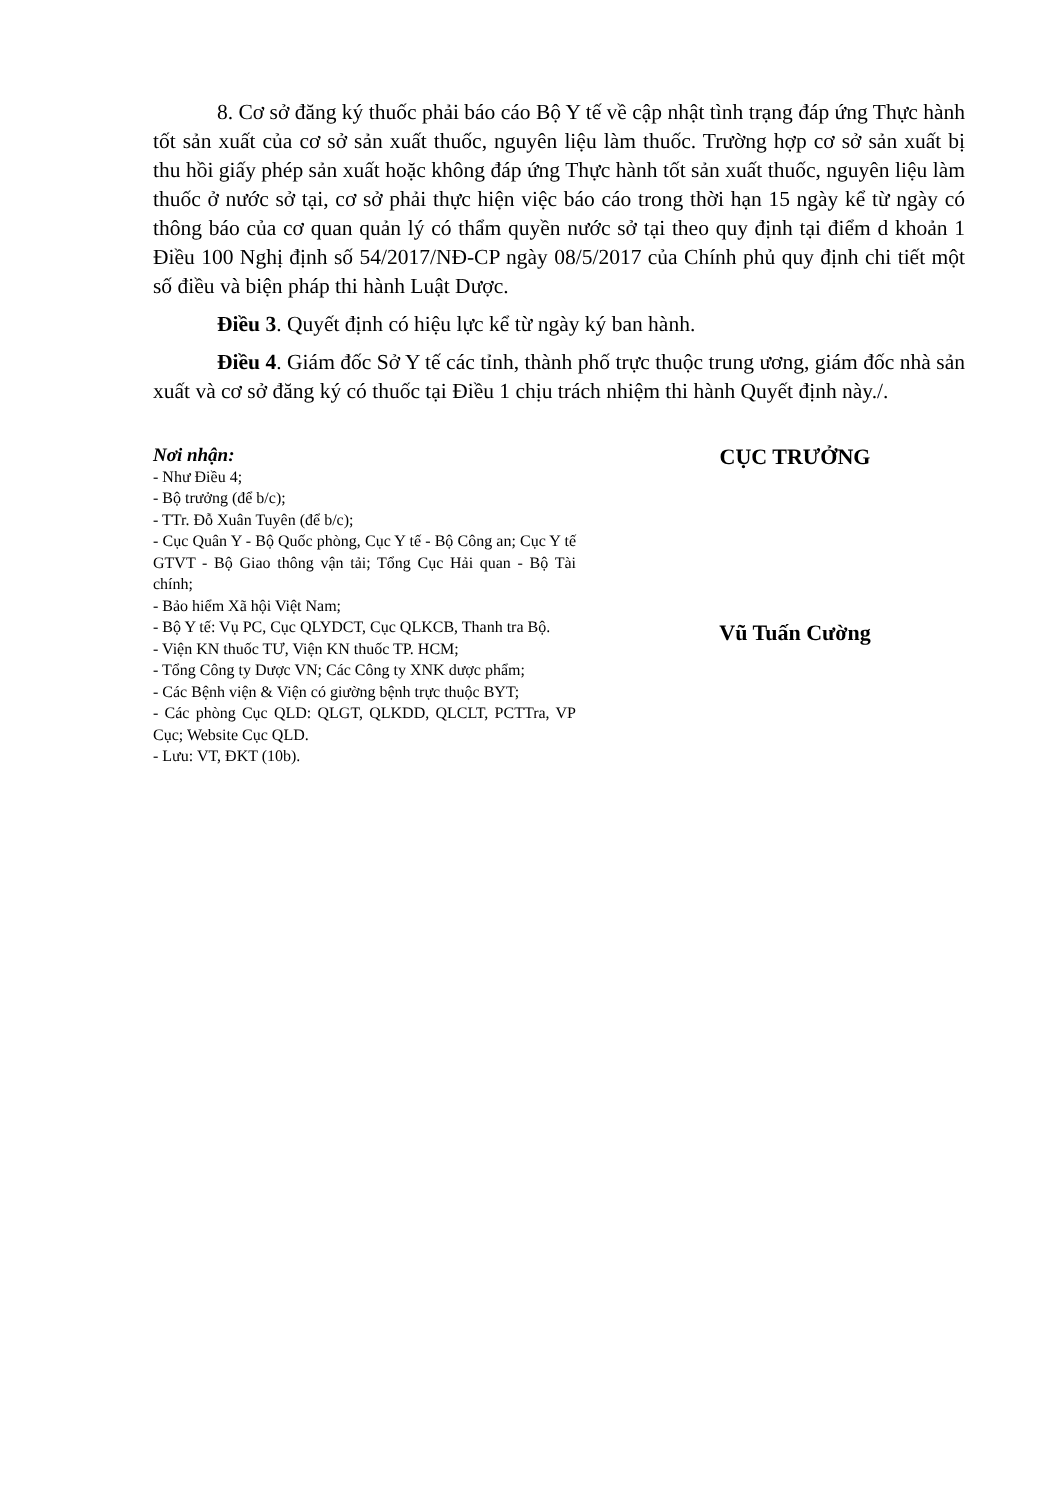8. Cơ sở đăng ký thuốc phải báo cáo Bộ Y tế về cập nhật tình trạng đáp ứng Thực hành tốt sản xuất của cơ sở sản xuất thuốc, nguyên liệu làm thuốc. Trường hợp cơ sở sản xuất bị thu hồi giấy phép sản xuất hoặc không đáp ứng Thực hành tốt sản xuất thuốc, nguyên liệu làm thuốc ở nước sở tại, cơ sở phải thực hiện việc báo cáo trong thời hạn 15 ngày kể từ ngày có thông báo của cơ quan quản lý có thẩm quyền nước sở tại theo quy định tại điểm d khoản 1 Điều 100 Nghị định số 54/2017/NĐ-CP ngày 08/5/2017 của Chính phủ quy định chi tiết một số điều và biện pháp thi hành Luật Dược.
Điều 3. Quyết định có hiệu lực kể từ ngày ký ban hành.
Điều 4. Giám đốc Sở Y tế các tỉnh, thành phố trực thuộc trung ương, giám đốc nhà sản xuất và cơ sở đăng ký có thuốc tại Điều 1 chịu trách nhiệm thi hành Quyết định này./.
Nơi nhận:
- Như Điều 4;
- Bộ trưởng (để b/c);
- TTr. Đỗ Xuân Tuyên (để b/c);
- Cục Quân Y - Bộ Quốc phòng, Cục Y tế - Bộ Công an; Cục Y tế GTVT - Bộ Giao thông vận tải; Tổng Cục Hải quan - Bộ Tài chính;
- Bảo hiểm Xã hội Việt Nam;
- Bộ Y tế: Vụ PC, Cục QLYDCT, Cục QLKCB, Thanh tra Bộ.
- Viện KN thuốc TƯ, Viện KN thuốc TP. HCM;
- Tổng Công ty Dược VN; Các Công ty XNK dược phẩm;
- Các Bệnh viện & Viện có giường bệnh trực thuộc BYT;
- Các phòng Cục QLD: QLGT, QLKDD, QLCLT, PCTTra, VP Cục; Website Cục QLD.
- Lưu: VT, ĐKT (10b).
CỤC TRƯỞNG
Vũ Tuấn Cường